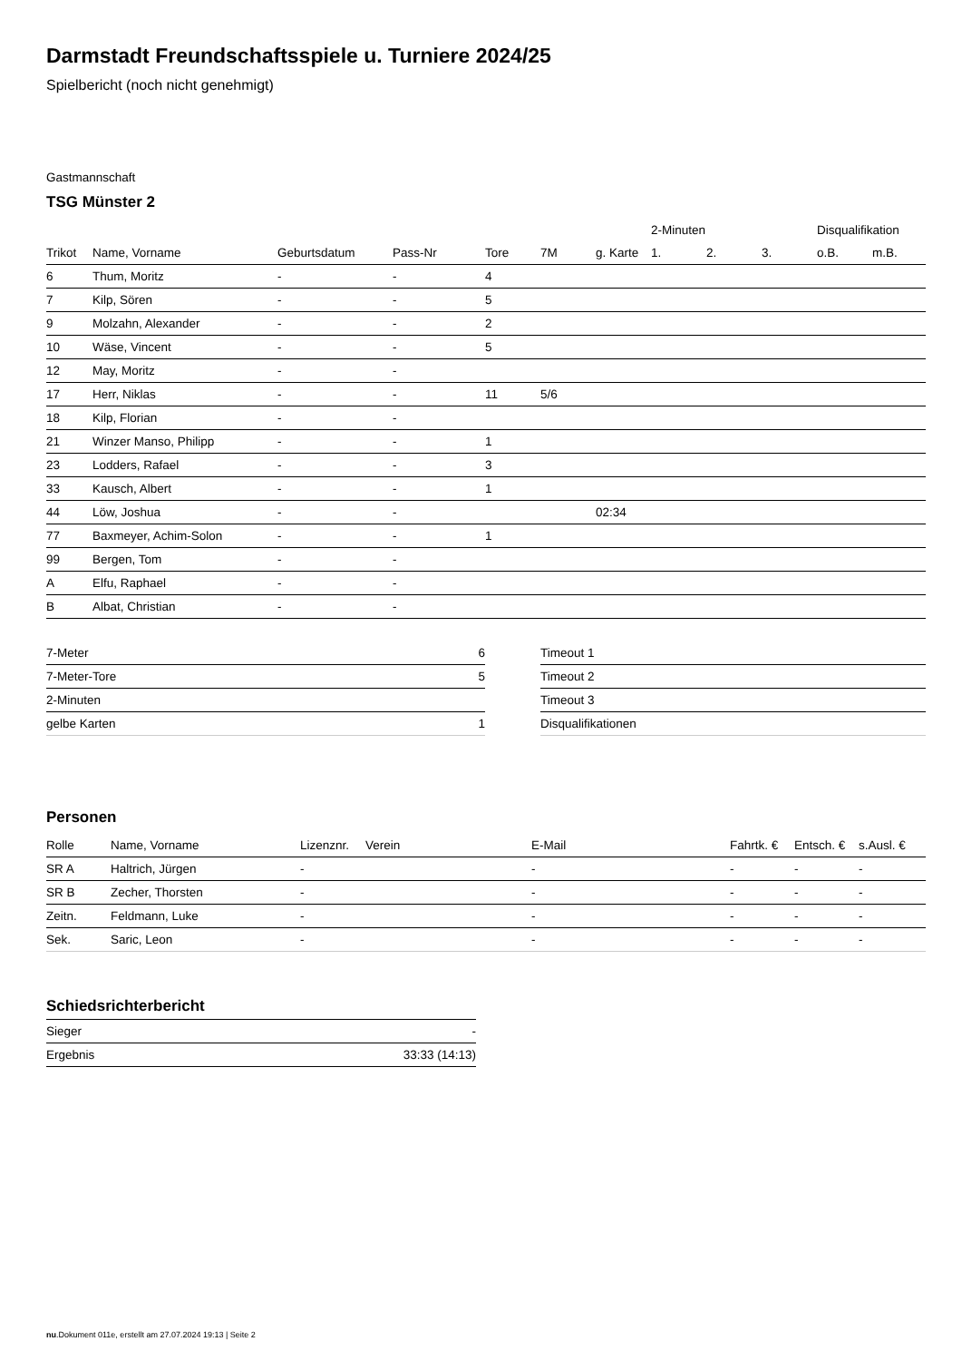Darmstadt Freundschaftsspiele u. Turniere 2024/25
Spielbericht (noch nicht genehmigt)
Gastmannschaft
TSG Münster 2
| | | | | | | | 2-Minuten | | | Disqualifikation | |
| --- | --- | --- | --- | --- | --- | --- | --- | --- | --- | --- | --- |
| Trikot | Name, Vorname | Geburtsdatum | Pass-Nr | Tore | 7M | g. Karte | 1. | 2. | 3. | o.B. | m.B. |
| 6 | Thum, Moritz | - | - | 4 | | | | | | | |
| 7 | Kilp, Sören | - | - | 5 | | | | | | | |
| 9 | Molzahn, Alexander | - | - | 2 | | | | | | | |
| 10 | Wäse, Vincent | - | - | 5 | | | | | | | |
| 12 | May, Moritz | - | - | | | | | | | | |
| 17 | Herr, Niklas | - | - | 11 | 5/6 | | | | | | |
| 18 | Kilp, Florian | - | - | | | | | | | | |
| 21 | Winzer Manso, Philipp | - | - | 1 | | | | | | | |
| 23 | Lodders, Rafael | - | - | 3 | | | | | | | |
| 33 | Kausch, Albert | - | - | 1 | | | | | | | |
| 44 | Löw, Joshua | - | - | | | 02:34 | | | | | |
| 77 | Baxmeyer, Achim-Solon | - | - | 1 | | | | | | | |
| 99 | Bergen, Tom | - | - | | | | | | | | |
| A | Elfu, Raphael | - | - | | | | | | | | |
| B | Albat, Christian | - | - | | | | | | | | |
| 7-Meter | 6 |
| 7-Meter-Tore | 5 |
| 2-Minuten | |
| gelbe Karten | 1 |
| Timeout 1 |
| Timeout 2 |
| Timeout 3 |
| Disqualifikationen |
Personen
| Rolle | Name, Vorname | Lizenznr. | Verein | E-Mail | Fahrtk. € | Entsch. € | s.Ausl. € |
| --- | --- | --- | --- | --- | --- | --- | --- |
| SR A | Haltrich, Jürgen | - | | - | - | - | - |
| SR B | Zecher, Thorsten | - | | - | - | - | - |
| Zeitn. | Feldmann, Luke | - | | - | - | - | - |
| Sek. | Saric, Leon | - | | - | - | - | - |
Schiedsrichterbericht
| Sieger | - |
| Ergebnis | 33:33 (14:13) |
nu.Dokument 011e, erstellt am 27.07.2024 19:13 | Seite 2